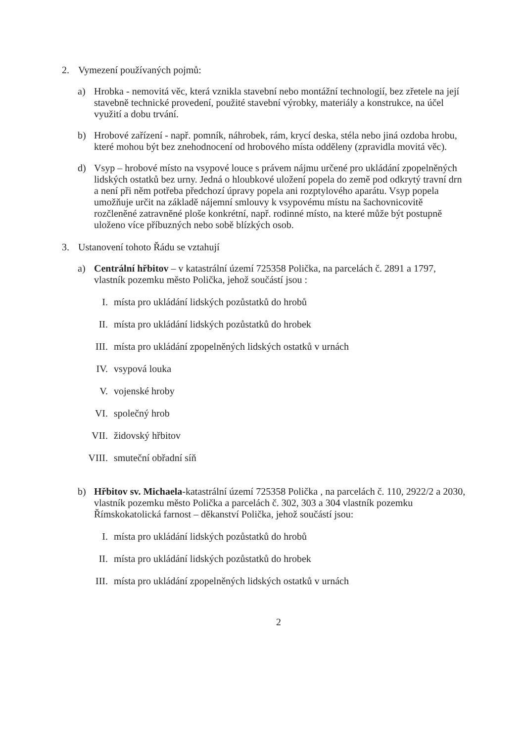2. Vymezení používaných pojmů:
a) Hrobka - nemovitá věc, která vznikla stavební nebo montážní technologií, bez zřetele na její stavebně technické provedení, použité stavební výrobky, materiály a konstrukce, na účel využití a dobu trvání.
b) Hrobové zařízení - např. pomník, náhrobek, rám, krycí deska, stéla nebo jiná ozdoba hrobu, které mohou být bez znehodnocení od hrobového místa odděleny (zpravidla movitá věc).
d) Vsyp – hrobové místo na vsypové louce s právem nájmu určené pro ukládání zpopelněných lidských ostatků bez urny. Jedná o hloubkové uložení popela do země pod odkrytý travní drn a není při něm potřeba předchozí úpravy popela ani rozptylového aparátu. Vsyp popela umožňuje určit na základě nájemní smlouvy k vsypovému místu na šachovnicovitě rozčleněné zatravněné ploše konkrétní, např. rodinné místo, na které může být postupně uloženo více příbuzných nebo sobě blízkých osob.
3. Ustanovení tohoto Řádu se vztahují
a) Centrální hřbitov – v katastrální území 725358 Polička, na parcelách č. 2891 a 1797, vlastník pozemku město Polička, jehož součástí jsou :
I. místa pro ukládání lidských pozůstatků do hrobů
II. místa pro ukládání lidských pozůstatků do hrobek
III. místa pro ukládání zpopelněných lidských ostatků v urnách
IV. vsypová louka
V. vojenské hroby
VI. společný hrob
VII. židovský hřbitov
VIII. smuteční obřadní síň
b) Hřbitov sv. Michaela-katastrální území 725358 Polička , na parcelách č. 110, 2922/2 a 2030, vlastník pozemku město Polička a parcelách č. 302, 303 a 304 vlastník pozemku Římskokatolická farnost – děkanství Polička, jehož součástí jsou:
I. místa pro ukládání lidských pozůstatků do hrobů
II. místa pro ukládání lidských pozůstatků do hrobek
III. místa pro ukládání zpopelněných lidských ostatků v urnách
2